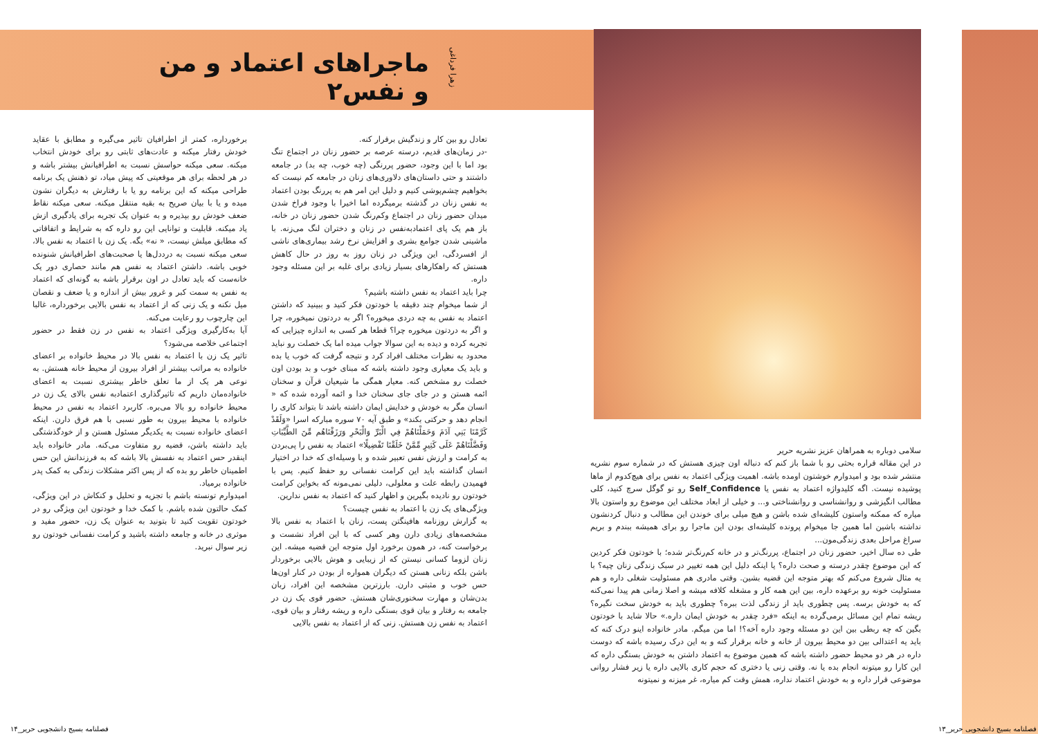ماجراهای اعتماد و من و نفس۲
زهرا فرداغی
سلامی دوباره به همراهان عزیز نشریه حریر
در این مقاله قراره بحثی رو با شما باز کنم که دنباله اون چیزی هستش که در شماره سوم نشریه منتشر شده بود و امیدوارم خوشتون اومده باشه. اهمیت ویژگی اعتماد به نفس برای هیچ‌کدوم از ماها پوشیده نیست. اگه کلیدواژه اعتماد به نفس یا Self_Confidence رو تو گوگل سرچ کنید، کلی مطالب انگیزشی و روانشناسی و روانشناختی و... و خیلی از ابعاد مختلف این موضوع رو واستون بالا میاره که ممکنه واستون کلیشه‌ای شده باشن و هیچ میلی برای خوندن این مطالب و دنبال کردنشون نداشته باشین اما همین جا میخوام پرونده کلیشه‌ای بودن این ماجرا رو برای همیشه ببندم و بریم سراغ مراحل بعدی زندگی‌مون...
طی ده سال اخیر، حضور زنان در اجتماع، پررنگ‌تر و در خانه کم‌رنگ‌تر شده؛ با خودتون فکر کردین که این موضوع چقدر درسته و صحت داره؟ یا اینکه دلیل این همه تغییر در سبک زندگی زنان چیه؟ با یه مثال شروع می‌کنم که بهتر متوجه این قضیه بشین. وقتی مادری هم مسئولیت شغلی داره و هم مسئولیت خونه رو برعهده داره، بین این همه کار و مشغله کلافه میشه و اصلا زمانی هم پیدا نمی‌کنه که به خودش برسه. پس چطوری باید از زندگی لذت ببره؟ چطوری باید به خودش سخت نگیره؟ ریشه تمام این مسائل برمی‌گرده به اینکه «فرد چقدر به خودش ایمان داره.» حالا شاید با خودتون بگین که چه ربطی بین این دو مسئله وجود داره آخه؟! اما من میگم. مادر خانواده اینو درک کنه که باید یه اعتدالی بین دو محیط بیرون از خانه و خانه برقرار کنه و به این درک رسیده باشه که دوست داره در هر دو محیط حضور داشته باشه که همین موضوع به اعتماد داشتن به خودش بستگی داره که این کارا رو میتونه انجام بده یا نه. وقتی زنی یا دختری که حجم کاری بالایی داره یا زیر فشار روانی موضوعی قرار داره و به خودش اعتماد نداره، همش وقت کم میاره، غر میزنه و نمیتونه
تعادل رو بین کار و زندگیش برقرار کنه.
-در زمان‌های قدیم، درسته عرصه بر حضور زنان در اجتماع تنگ بود اما با این وجود، حضور پررنگی (چه خوب، چه بد) در جامعه داشتند و حتی داستان‌های دلاوری‌های زنان در جامعه کم نیست که بخواهیم چشم‌پوشی کنیم و دلیل این امر هم به پررنگ بودن اعتماد به نفس زنان در گذشته برمیگرده اما اخیرا با وجود فراخ شدن میدان حضور زنان در اجتماع وکم‌رنگ شدن حضور زنان در خانه، باز هم یک پای اعتمادبه‌نفس در زنان و دختران لنگ می‌زنه. با ماشینی شدن جوامع بشری و افزایش نرخ رشد بیماری‌های ناشی از افسردگی، این ویژگی در زنان روز به روز در حال کاهش هستش که راهکارهای بسیار زیادی برای غلبه بر این مسئله وجود داره.
چرا باید اعتماد به نفس داشته باشیم؟
از شما میخوام چند دقیقه با خودتون فکر کنید و ببینید که داشتن اعتماد به نفس به چه دردی میخوره؟ اگر به دردتون نمیخوره، چرا و اگر به دردتون میخوره چرا؟ قطعا هر کسی به اندازه چیزایی که تجربه کرده و دیده به این سوالا جواب میده اما یک خصلت رو نباید محدود به نظرات مختلف افراد کرد و نتیجه گرفت که خوب یا بده و باید یک معیاری وجود داشته باشه که مبنای خوب و بد بودن اون خصلت رو مشخص کنه. معیار همگی ما شیعیان قرآن و سخنان ائمه هستن و در جای جای سخنان خدا و ائمه آورده شده که « انسان مگر به خودش و خدایش ایمان داشته باشد تا بتواند کاری را انجام دهد و حرکتی بکند» و طبق آیه ۷۰ سوره مبارکه اسرا «وَلَقَدْ كَرَّمْنَا بَنِي آدَمَ وَحَمَلْنَاهُمْ فِي الْبَرِّ وَالْبَحْرِ وَرَزَقْنَاهُم مِّنَ الطَّيِّبَاتِ وَفَضَّلْنَاهُمْ عَلَى كَثِيرٍ مِّمَّنْ خَلَقْنَا تَفْضِيلًا» اعتماد به نفس را پی‌بردن به کرامت و ارزش نفس تعبیر شده و با وسیله‌ای که خدا در اختیار انسان گذاشته باید این کرامت نفسانی رو حفظ کنیم. پس با فهمیدن رابطه علت و معلولی، دلیلی نمی‌مونه که بخواین کرامت خودتون رو نادیده بگیرین و اظهار کنید که اعتماد به نفس ندارین.
ویژگی‌های یک زن با اعتماد به نفس چیست؟
به گزارش روزنامه هافینگتن پست، زنان با اعتماد به نفس بالا مشخصه‌های زیادی دارن وهر کسی که با این افراد نشست و برخواست کنه، در همون برخورد اول متوجه این قضیه میشه. این زنان لزوما کسانی نیستن که از زیبایی و هوش بالایی برخوردار باشن بلکه زنانی هستن که دیگران همواره از بودن در کنار اون‌ها حس خوب و مثبتی دارن. بارزترین مشخصه این افراد، زبان بدن‌شان و مهارت سخنوری‌شان هستش. حضور قوی یک زن در جامعه به رفتار و بیان قوی بستگی داره و ریشه رفتار و بیان قوی، اعتماد به نفس زن هستش. زنی که از اعتماد به نفس بالایی
برخورداره، کمتر از اطرافیان تاثیر می‌گیره و مطابق با عقاید خودش رفتار میکنه و عادت‌های ثابتی رو برای خودش انتخاب میکنه. سعی میکنه حواسش نسبت به اطرافیانش بیشتر باشه و در هر لحظه برای هر موقعیتی که پیش میاد، تو ذهنش یک برنامه طراحی میکنه که این برنامه رو یا با رفتارش به دیگران نشون میده و یا با بیان صریح به بقیه منتقل میکنه. سعی میکنه نقاط ضعف خودش رو بپذیره و به عنوان یک تجربه برای یادگیری ازش یاد میکنه. قابلیت و توانایی این رو داره که به شرایط و اتفاقاتی که مطابق میلش نیست، « نه» بگه. یک زن با اعتماد به نفس بالا، سعی میکنه نسبت به درددل‌ها یا صحبت‌های اطرافیانش شنونده خوبی باشه. داشتن اعتماد به نفس هم مانند حصاری دور یک خانه‌ست که باید تعادل در اون برقرار باشه به گونه‌ای که اعتماد به نفس به سمت کبر و غرور بیش از اندازه و یا ضعف و نقصان میل نکنه و یک زنی که از اعتماد به نفس بالایی برخورداره، غالبا این چارچوب رو رعایت می‌کنه.
آیا به‌کارگیری ویژگی اعتماد به نفس در زن فقط در حضور اجتماعی خلاصه می‌شود؟
تاثیر یک زن با اعتماد به نفس بالا در محیط خانواده بر اعضای خانواده به مراتب بیشتر از افراد بیرون از محیط خانه هستش. به نوعی هر یک از ما تعلق خاطر بیشتری نسبت به اعضای خانواده‌مان داریم که تاثیرگذاری اعتمادبه نفس بالای یک زن در محیط خانواده رو بالا می‌بره. کاربرد اعتماد به نفس در محیط خانواده با محیط بیرون به طور نسبی با هم فرق دارن. اینکه اعضای خانواده نسبت به یکدیگر مسئول هستن و از خودگذشتگی باید داشته باشن، قضیه رو متفاوت می‌کنه. مادر خانواده باید اینقدر حس اعتماد به نفسش بالا باشه که به فرزندانش این حس اطمینان خاطر رو بده که از پس اکثر مشکلات زندگی به کمک پدر خانواده برمیاد.
امیدوارم تونسته باشم با تجزیه و تحلیل و کنکاش در این ویژگی، کمک حالتون شده باشم. با کمک خدا و خودتون این ویژگی رو در خودتون تقویت کنید تا بتونید به عنوان یک زن، حضور مفید و موثری در خانه و جامعه داشته باشید و کرامت نفسانی خودتون رو زیر سوال نبرید.
فصلنامه بسیج دانشجویی حریر_۱۳
فصلنامه بسیج دانشجویی حریر_۱۴